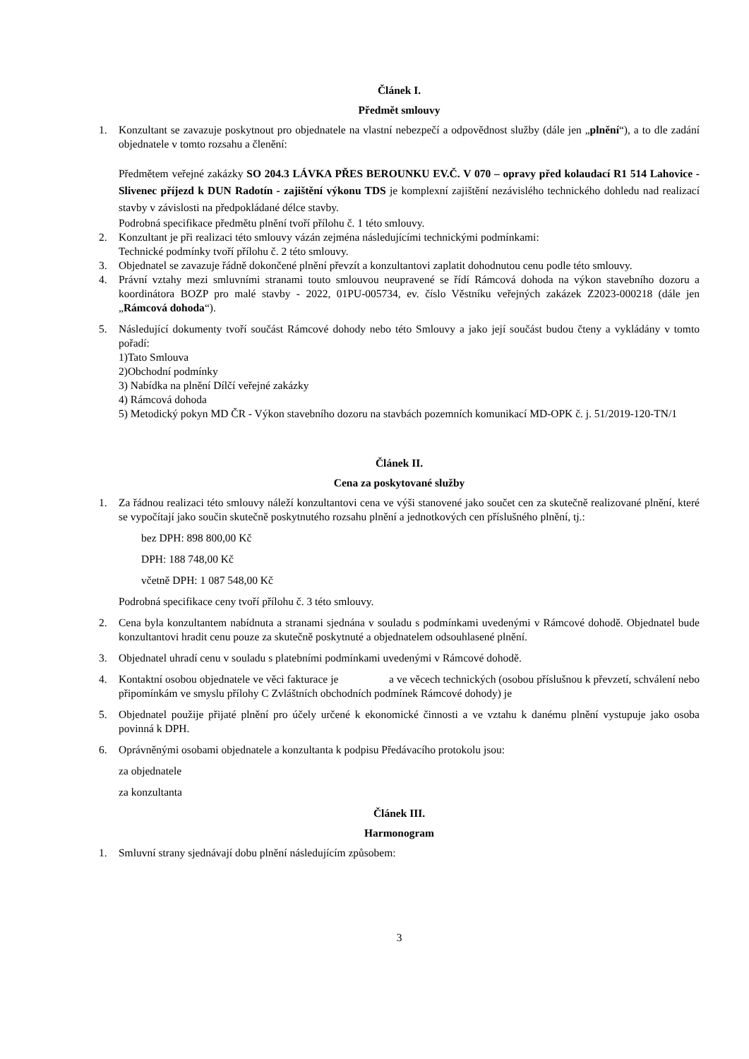Článek I.
Předmět smlouvy
1. Konzultant se zavazuje poskytnout pro objednatele na vlastní nebezpečí a odpovědnost služby (dále jen „plnění“), a to dle zadání objednatele v tomto rozsahu a členění:
Předmětem veřejné zakázky SO 204.3 LÁVKA PŘES BEROUNKU EV.Č. V 070 – opravy před kolaudací R1 514 Lahovice - Slivenec příjezd k DUN Radotín - zajištění výkonu TDS je komplexní zajištění nezávislého technického dohledu nad realizací stavby v závislosti na předpokládané délce stavby.
Podrobná specifikace předmětu plnění tvoří přílohu č. 1 této smlouvy.
2. Konzultant je při realizaci této smlouvy vázán zejména následujícími technickými podmínkami:
Technické podmínky tvoří přílohu č. 2 této smlouvy.
3. Objednatel se zavazuje řádně dokončené plnění převzít a konzultantovi zaplatit dohodnutou cenu podle této smlouvy.
4. Právní vztahy mezi smluvními stranami touto smlouvou neupravené se řídí Rámcová dohoda na výkon stavebního dozoru a koordinátora BOZP pro malé stavby - 2022, 01PU-005734, ev. číslo Věstníku veřejných zakázek Z2023-000218 (dále jen „Rámcová dohoda“).
5. Následující dokumenty tvoří součást Rámcové dohody nebo této Smlouvy a jako její součást budou čteny a vykládány v tomto pořadí:
1)Tato Smlouva
2)Obchodní podmínky
3) Nabídka na plnění Dílčí veřejné zakázky
4) Rámcová dohoda
5) Metodický pokyn MD ČR - Výkon stavebního dozoru na stavbách pozemních komunikací MD-OPK č. j. 51/2019-120-TN/1
Článek II.
Cena za poskytované služby
1. Za řádnou realizaci této smlouvy náleží konzultantovi cena ve výši stanovené jako součet cen za skutečně realizované plnění, které se vypočítají jako součin skutečně poskytnutého rozsahu plnění a jednotkových cen příslušného plnění, tj.:
bez DPH: 898 800,00 Kč
DPH: 188 748,00 Kč
včetně DPH: 1 087 548,00 Kč
Podrobná specifikace ceny tvoří přílohu č. 3 této smlouvy.
2. Cena byla konzultantem nabídnuta a stranami sjednána v souladu s podmínkami uvedenými v Rámcové dohodě. Objednatel bude konzultantovi hradit cenu pouze za skutečně poskytnuté a objednatelem odsouhlasené plnění.
3. Objednatel uhradí cenu v souladu s platebními podmínkami uvedenými v Rámcové dohodě.
4. Kontaktní osobou objednatele ve věci fakturace je a ve věcech technických (osobou příslušnou k převzetí, schválení nebo připomínkám ve smyslu přílohy C Zvláštních obchodních podmínek Rámcové dohody) je
5. Objednatel použije přijaté plnění pro účely určené k ekonomické činnosti a ve vztahu k danému plnění vystupuje jako osoba povinná k DPH.
6. Oprávněnými osobami objednatele a konzultanta k podpisu Předávacího protokolu jsou:
za objednatele
za konzultanta
Článek III.
Harmonogram
1. Smluvní strany sjednávají dobu plnění následujícím způsobem:
3